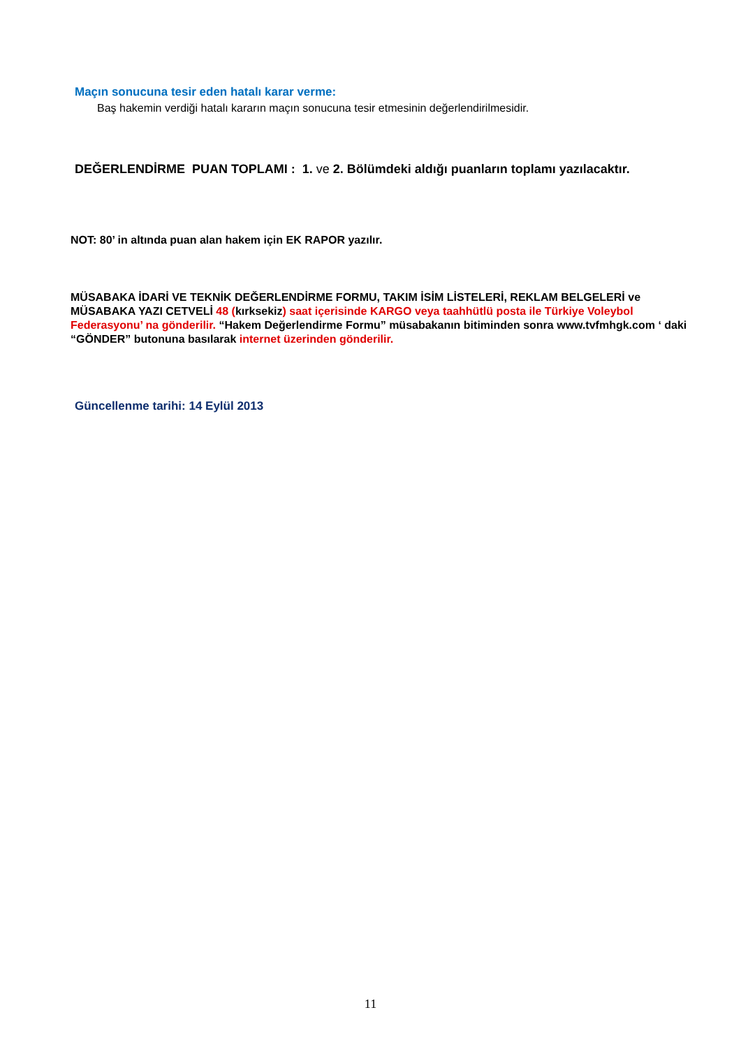Maçın sonucuna tesir eden hatalı karar verme:
Baş hakemin verdiği hatalı kararın maçın sonucuna tesir etmesinin değerlendirilmesidir.
DEĞERLENDİRME PUAN TOPLAMI : 1. ve 2. Bölümdeki aldığı puanların toplamı yazılacaktır.
NOT: 80’ in altında puan alan hakem için EK RAPOR yazılır.
MÜSABAKA İDARİ VE TEKNİK DEĞERLENDİRME FORMU, TAKIM İSİM LİSTELERİ, REKLAM BELGELERİ ve MÜSABAKA YAZI CETVELİ 48 (kırksekiz) saat içerisinde KARGO veya taahhütlü posta ile Türkiye Voleybol Federasyonu’ na gönderilir. “Hakem Değerlendirme Formu” müsabakanın bitiminden sonra www.tvfmhgk.com ‘ daki “GÖNDER” butonuna basılarak internet üzerinden gönderilir.
Güncellenme tarihi: 14 Eylül 2013
11